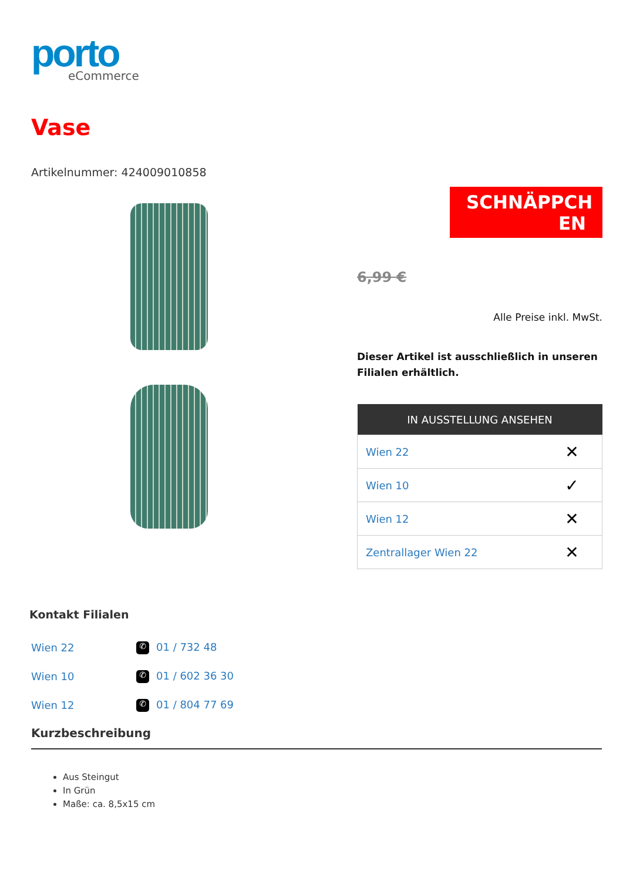porto
eCommerce
Vase
Artikelnummer: 424009010858
SCHNÄPPCH EN
6,99 €
Alle Preise inkl. MwSt.
Dieser Artikel ist ausschließlich in unseren Filialen erhältlich.
| IN AUSSTELLUNG ANSEHEN | |
| --- | --- |
| Wien 22 | ✕ |
| Wien 10 | ✓ |
| Wien 12 | ✕ |
| Zentrallager Wien 22 | ✕ |
Kontakt Filialen
| Wien 22 | ✆ 01 / 732 48 |
| Wien 10 | ✆ 01 / 602 36 30 |
| Wien 12 | ✆ 01 / 804 77 69 |
Kurzbeschreibung
Aus Steingut
In Grün
Maße: ca. 8,5x15 cm